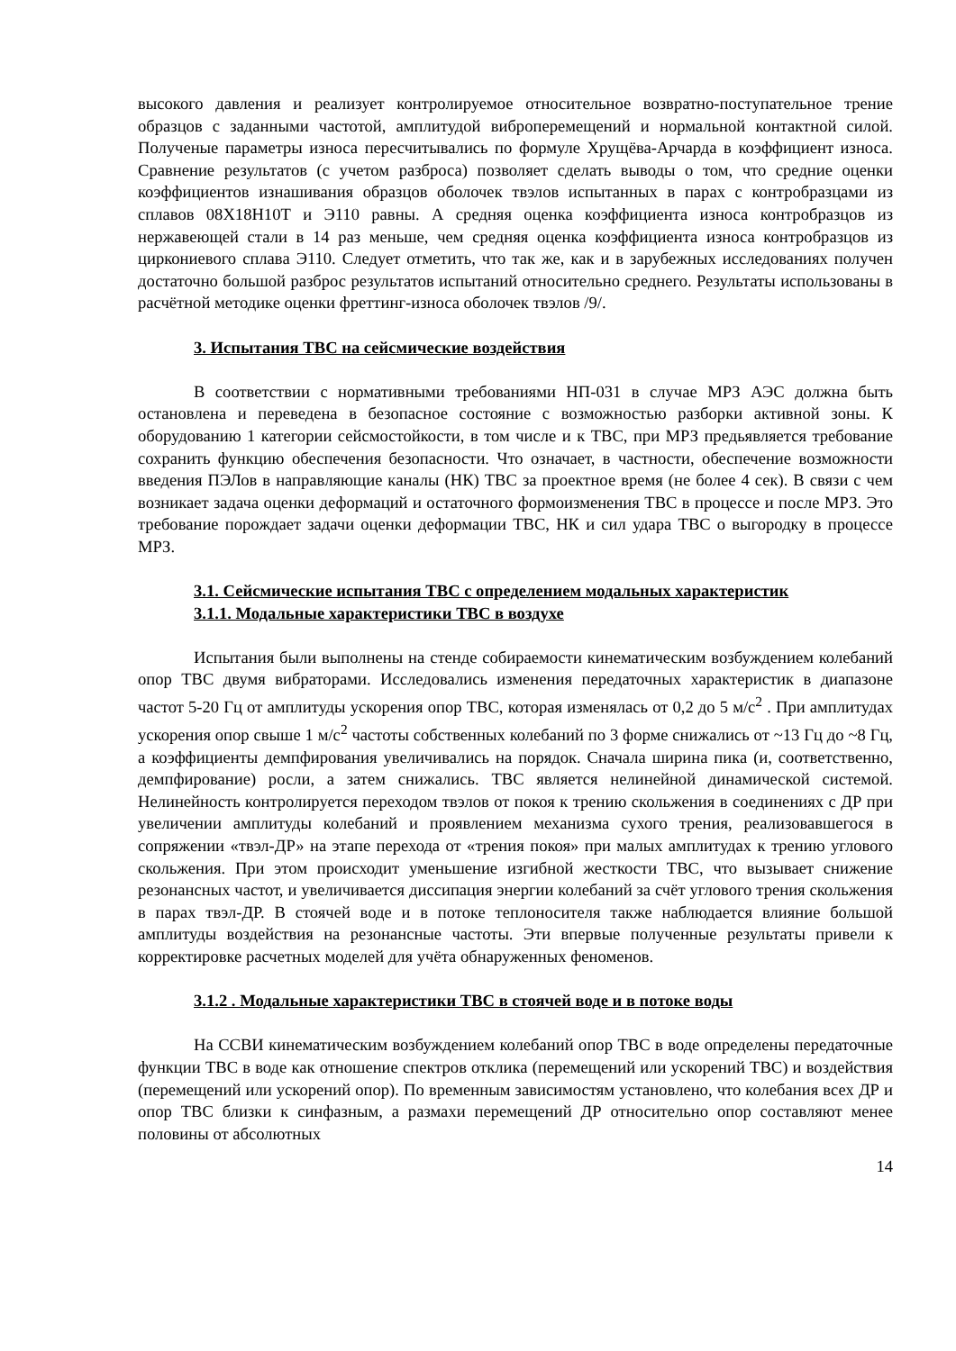высокого давления и реализует контролируемое относительное возвратно-поступательное трение образцов с заданными частотой, амплитудой виброперемещений и нормальной контактной силой. Полученые параметры износа пересчитывались по формуле Хрущёва-Арчарда в коэффициент износа. Сравнение результатов (с учетом разброса) позволяет сделать выводы о том, что средние оценки коэффициентов изнашивания образцов оболочек твэлов испытанных в парах с контробразцами из сплавов 08Х18Н10Т и Э110 равны. А средняя оценка коэффициента износа контробразцов из нержавеющей стали в 14 раз меньше, чем средняя оценка коэффициента износа контробразцов из циркониевого сплава Э110. Следует отметить, что так же, как и в зарубежных исследованиях получен достаточно большой разброс результатов испытаний относительно среднего. Результаты использованы в расчётной методике оценки фреттинг-износа оболочек твэлов /9/.
3. Испытания ТВС на сейсмические воздействия
В соответствии с нормативными требованиями НП-031 в случае МРЗ АЭС должна быть остановлена и переведена в безопасное состояние с возможностью разборки активной зоны. К оборудованию 1 категории сейсмостойкости, в том числе и к ТВС, при МРЗ предьявляется требование сохранить функцию обеспечения безопасности. Что означает, в частности, обеспечение возможности введения ПЭЛов в направляющие каналы (НК) ТВС за проектное время (не более 4 сек). В связи с чем возникает задача оценки деформаций и остаточного формоизменения ТВС в процессе и после МРЗ. Это требование порождает задачи оценки деформации ТВС, НК и сил удара ТВС о выгородку в процессе МРЗ.
3.1. Сейсмические испытания ТВС с определением модальных характеристик
3.1.1. Модальные характеристики ТВС в воздухе
Испытания были выполнены на стенде собираемости кинематическим возбуждением колебаний опор ТВС двумя вибраторами. Исследовались изменения передаточных характеристик в диапазоне частот 5-20 Гц от амплитуды ускорения опор ТВС, которая изменялась от 0,2 до 5 м/с<sup>2</sup> . При амплитудах ускорения опор свыше 1 м/с<sup>2</sup> частоты собственных колебаний по 3 форме снижались от ~13 Гц до ~8 Гц, а коэффициенты демпфирования увеличивались на порядок. Сначала ширина пика (и, соответственно, демпфирование) росли, а затем снижались. ТВС является нелинейной динамической системой. Нелинейность контролируется переходом твэлов от покоя к трению скольжения в соединениях с ДР при увеличении амплитуды колебаний и проявлением механизма сухого трения, реализовавшегося в сопряжении «твэл-ДР» на этапе перехода от «трения покоя» при малых амплитудах к трению углового скольжения. При этом происходит уменьшение изгибной жесткости ТВС, что вызывает снижение резонансных частот, и увеличивается диссипация энергии колебаний за счёт углового трения скольжения в парах твэл-ДР. В стоячей воде и в потоке теплоносителя также наблюдается влияние большой амплитуды воздействия на резонансные частоты. Эти впервые полученные результаты привели к корректировке расчетных моделей для учёта обнаруженных феноменов.
3.1.2 . Модальные характеристики ТВС в стоячей воде и в потоке воды
На ССВИ кинематическим возбуждением колебаний опор ТВС в воде определены передаточные функции ТВС в воде как отношение спектров отклика (перемещений или ускорений ТВС) и воздействия (перемещений или ускорений опор). По временным зависимостям установлено, что колебания всех ДР и опор ТВС близки к синфазным, а размахи перемещений ДР относительно опор составляют менее половины от абсолютных
14